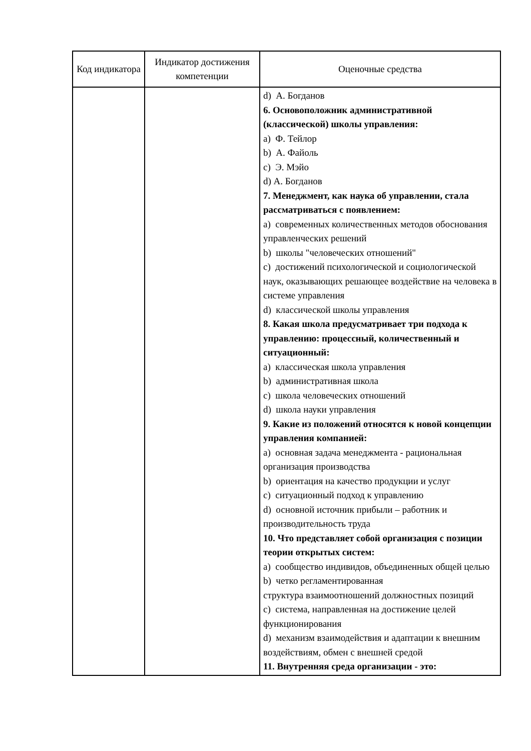| Код индикатора | Индикатор достижения компетенции | Оценочные средства |
| --- | --- | --- |
| | | d) А. Богданов 6. Основоположник административной (классической) школы управления: a) Ф. Тейлор b) А. Файоль c) Э. Мэйо d) А. Богданов 7. Менеджмент, как наука об управлении, стала рассматриваться с появлением: a) современных количественных методов обоснования управленческих решений b) школы "человеческих отношений" c) достижений психологической и социологической наук, оказывающих решающее воздействие на человека в системе управления d) классической школы управления 8. Какая школа предусматривает три подхода к управлению: процессный, количественный и ситуационный: a) классическая школа управления b) административная школа c) школа человеческих отношений d) школа науки управления 9. Какие из положений относятся к новой концепции управления компанией: a) основная задача менеджмента - рациональная организация производства b) ориентация на качество продукции и услуг c) ситуационный подход к управлению d) основной источник прибыли – работник и производительность труда 10. Что представляет собой организация с позиции теории открытых систем: a) сообщество индивидов, объединенных общей целью b) четко регламентированная структура взаимоотношений должностных позиций c) система, направленная на достижение целей функционирования d) механизм взаимодействия и адаптации к внешним воздействиям, обмен с внешней средой 11. Внутренняя среда организации - это: |